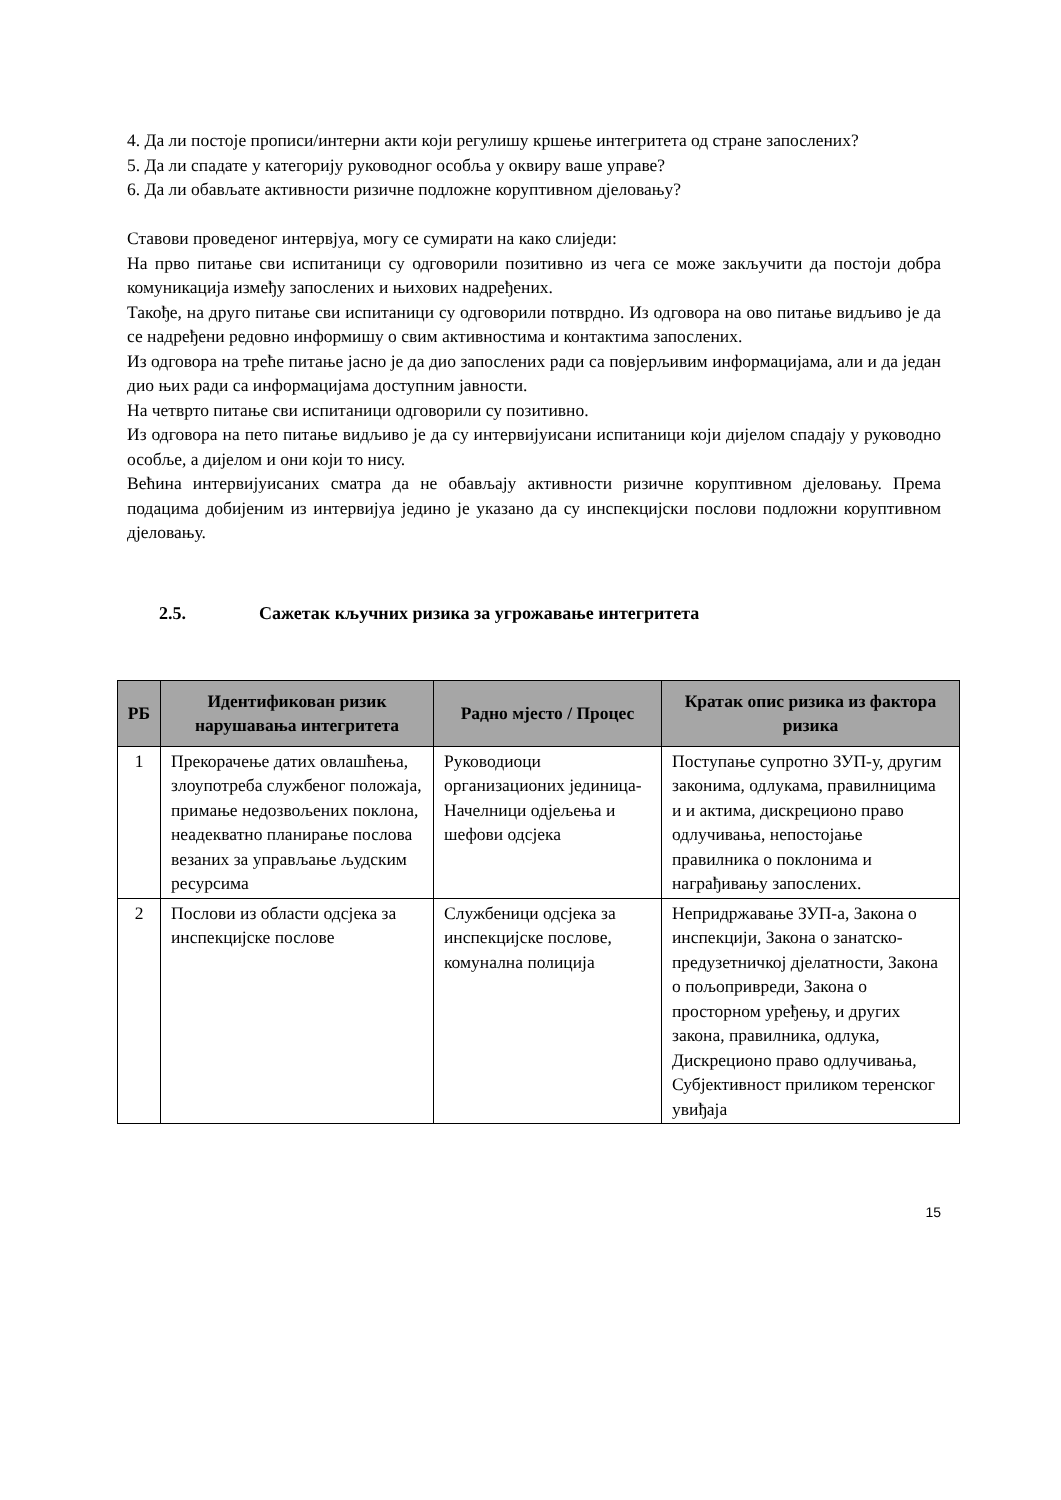4. Да ли постоје прописи/интерни акти који регулишу кршење интегритета од стране запослених?
5. Да ли спадате у категорију руководног особља у оквиру ваше управе?
6. Да ли обављате активности ризичне подложне коруптивном дјеловању?
Ставови проведеног интервјуа, могу се сумирати на како слиједи:
На прво питање сви испитаници су одговорили позитивно из чега се може закључити да постоји добра комуникација између запослених и њихових надређених.
Такође, на друго питање сви испитаници су одговорили потврдно. Из одговора на ово питање видљиво је да се надређени редовно информишу о свим активностима и контактима запослених.
Из одговора на треће питање јасно је да дио запослених ради са повјерљивим информацијама, али и да један дио њих ради са информацијама доступним јавности.
На четврто питање сви испитаници одговорили су позитивно.
Из одговора на пето питање видљиво је да су интервијуисани испитаници који дијелом спадају у руководно особље, а дијелом и они који то нису.
Већина интервијуисаних сматра да не обављају активности ризичне коруптивном дјеловању. Према подацима добијеним из интервијуа једино је указано да су инспекцијски послови подложни коруптивном дјеловању.
2.5. Сажетак кључних ризика за угрожавање интегритета
| РБ | Идентификован ризик нарушавања интегритета | Радно мјесто / Процес | Кратак опис ризика из фактора ризика |
| --- | --- | --- | --- |
| 1 | Прекорачење датих овлашћења, злоупотреба службеног положаја, примање недозвољених поклона, неадекватно планирање послова везаних за управљање људским ресурсима | Руководиоци организационих јединица- Начелници одјељења и шефови одсјека | Поступање супротно ЗУП-у, другим законима, одлукама, правилницима и и актима, дискреционо право одлучивања, непостојање правилника о поклонима и награђивању запослених. |
| 2 | Послови из области одсјека за инспекцијске послове | Службеници одсјека за инспекцијске послове, комунална полиција | Непридржавање ЗУП-а, Закона о инспекцији, Закона о занатско-предузетничкој дјелатности, Закона о пољопривреди, Закона о просторном уређењу, и других закона, правилника, одлука, Дискреционо право одлучивања, Субјективност приликом теренског увиђаја |
15